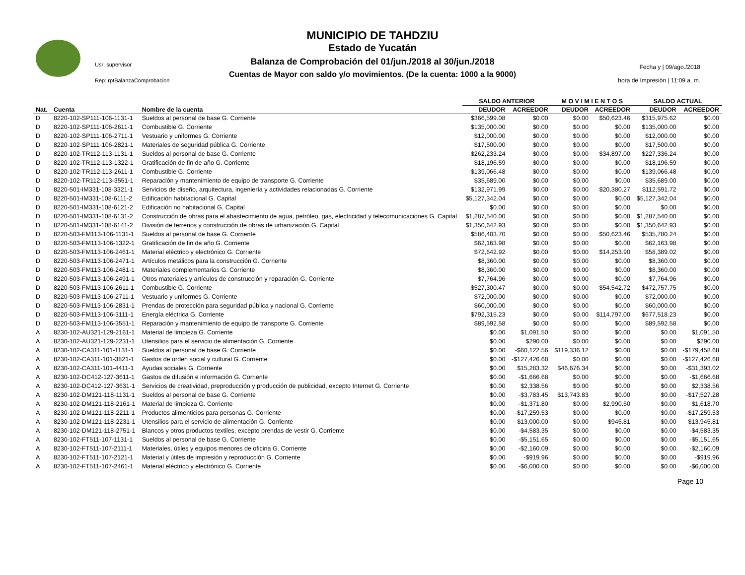Usr: supervisor
Rep: rptBalanzaComprobacion
MUNICIPIO DE TAHDZIU
Estado de Yucatán
Balanza de Comprobación del 01/jun./2018 al 30/jun./2018
Cuentas de Mayor con saldo y/o movimientos. (De la cuenta: 1000 a la 9000)
Fecha y | 09/ago./2018
hora de Impresión | 11:09 a. m.
| | | | SALDO ANTERIOR | | M O V I M I E N T O S | | SALDO ACTUAL | |
| --- | --- | --- | --- | --- | --- | --- | --- | --- |
| Nat. | Cuenta | Nombre de la cuenta | DEUDOR | ACREEDOR | DEUDOR | ACREEDOR | DEUDOR | ACREEDOR |
| D | 8220-102-SP111-106-1131-1 | Sueldos al personal de base G. Corriente | $366,599.08 | $0.00 | $0.00 | $50,623.46 | $315,975.62 | $0.00 |
| D | 8220-102-SP111-106-2611-1 | Combustible G. Corriente | $135,000.00 | $0.00 | $0.00 | $0.00 | $135,000.00 | $0.00 |
| D | 8220-102-SP111-106-2711-1 | Vestuario y uniformes G. Corriente | $12,000.00 | $0.00 | $0.00 | $0.00 | $12,000.00 | $0.00 |
| D | 8220-102-SP111-106-2821-1 | Materiales de seguridad pública G. Corriente | $17,500.00 | $0.00 | $0.00 | $0.00 | $17,500.00 | $0.00 |
| D | 8220-102-TR112-113-1131-1 | Sueldos al personal de base G. Corriente | $262,233.24 | $0.00 | $0.00 | $34,897.00 | $227,336.24 | $0.00 |
| D | 8220-102-TR112-113-1322-1 | Gratificación de fin de año G. Corriente | $18,196.59 | $0.00 | $0.00 | $0.00 | $18,196.59 | $0.00 |
| D | 8220-102-TR112-113-2611-1 | Combustible G. Corriente | $139,066.48 | $0.00 | $0.00 | $0.00 | $139,066.48 | $0.00 |
| D | 8220-102-TR112-113-3551-1 | Reparación y mantenimiento de equipo de transporte G. Corriente | $35,689.00 | $0.00 | $0.00 | $0.00 | $35,689.00 | $0.00 |
| D | 8220-501-IM331-108-3321-1 | Servicios de diseño, arquitectura, ingeniería y actividades relacionadas G. Corriente | $132,971.99 | $0.00 | $0.00 | $20,380.27 | $112,591.72 | $0.00 |
| D | 8220-501-IM331-108-6111-2 | Edificación habitacional G. Capital | $5,127,342.04 | $0.00 | $0.00 | $0.00 | $5,127,342.04 | $0.00 |
| D | 8220-501-IM331-108-6121-2 | Edificación no habitacional G. Capital | $0.00 | $0.00 | $0.00 | $0.00 | $0.00 | $0.00 |
| D | 8220-501-IM331-108-6131-2 | Construcción de obras para el abastecimiento de agua, petróleo, gas, electricidad y telecomunicaciones G. Capital | $1,287,540.00 | $0.00 | $0.00 | $0.00 | $1,287,540.00 | $0.00 |
| D | 8220-501-IM331-108-6141-2 | División de terrenos y construcción de obras de urbanización G. Capital | $1,350,642.93 | $0.00 | $0.00 | $0.00 | $1,350,642.93 | $0.00 |
| D | 8220-503-FM113-106-1131-1 | Sueldos al personal de base G. Corriente | $586,403.70 | $0.00 | $0.00 | $50,623.46 | $535,780.24 | $0.00 |
| D | 8220-503-FM113-106-1322-1 | Gratificación de fin de año G. Corriente | $62,163.98 | $0.00 | $0.00 | $0.00 | $62,163.98 | $0.00 |
| D | 8220-503-FM113-106-2461-1 | Material eléctrico y electrónico G. Corriente | $72,642.92 | $0.00 | $0.00 | $14,253.90 | $58,389.02 | $0.00 |
| D | 8220-503-FM113-106-2471-1 | Artículos metálicos para la construcción G. Corriente | $8,360.00 | $0.00 | $0.00 | $0.00 | $8,360.00 | $0.00 |
| D | 8220-503-FM113-106-2481-1 | Materiales complementarios G. Corriente | $8,360.00 | $0.00 | $0.00 | $0.00 | $8,360.00 | $0.00 |
| D | 8220-503-FM113-106-2491-1 | Otros materiales y artículos de construcción y reparación G. Corriente | $7,764.96 | $0.00 | $0.00 | $0.00 | $7,764.96 | $0.00 |
| D | 8220-503-FM113-106-2611-1 | Combustible G. Corriente | $527,300.47 | $0.00 | $0.00 | $54,542.72 | $472,757.75 | $0.00 |
| D | 8220-503-FM113-106-2711-1 | Vestuario y uniformes G. Corriente | $72,000.00 | $0.00 | $0.00 | $0.00 | $72,000.00 | $0.00 |
| D | 8220-503-FM113-106-2831-1 | Prendas de protección para seguridad pública y nacional G. Corriente | $60,000.00 | $0.00 | $0.00 | $0.00 | $60,000.00 | $0.00 |
| D | 8220-503-FM113-106-3111-1 | Energía eléctrica G. Corriente | $792,315.23 | $0.00 | $0.00 | $114,797.00 | $677,518.23 | $0.00 |
| D | 8220-503-FM113-106-3551-1 | Reparación y mantenimiento de equipo de transporte G. Corriente | $89,592.58 | $0.00 | $0.00 | $0.00 | $89,592.58 | $0.00 |
| A | 8230-102-AU321-129-2161-1 | Material de limpieza G. Corriente | $0.00 | $1,091.50 | $0.00 | $0.00 | $0.00 | $1,091.50 |
| A | 8230-102-AU321-129-2231-1 | Utensilios para el servicio de alimentación G. Corriente | $0.00 | $290.00 | $0.00 | $0.00 | $0.00 | $290.00 |
| A | 8230-102-CA311-101-1131-1 | Sueldos al personal de base G. Corriente | $0.00 | -$60,122.56 | $119,336.12 | $0.00 | $0.00 | -$179,458.68 |
| A | 8230-102-CA311-101-3821-1 | Gastos de orden social y cultural G. Corriente | $0.00 | -$127,426.68 | $0.00 | $0.00 | $0.00 | -$127,426.68 |
| A | 8230-102-CA311-101-4411-1 | Ayudas sociales G. Corriente | $0.00 | $15,283.32 | $46,676.34 | $0.00 | $0.00 | -$31,393.02 |
| A | 8230-102-DC412-127-3611-1 | Gastos de difusión e información G. Corriente | $0.00 | -$1,666.68 | $0.00 | $0.00 | $0.00 | -$1,666.68 |
| A | 8230-102-DC412-127-3631-1 | Servicios de creatividad, preproducción y producción de publicidad, excepto Internet G. Corriente | $0.00 | $2,338.56 | $0.00 | $0.00 | $0.00 | $2,338.56 |
| A | 8230-102-DM121-118-1131-1 | Sueldos al personal de base G. Corriente | $0.00 | -$3,783.45 | $13,743.83 | $0.00 | $0.00 | -$17,527.28 |
| A | 8230-102-DM121-118-2161-1 | Material de limpieza G. Corriente | $0.00 | -$1,371.80 | $0.00 | $2,990.50 | $0.00 | $1,618.70 |
| A | 8230-102-DM121-118-2211-1 | Productos alimenticios para personas G. Corriente | $0.00 | -$17,259.53 | $0.00 | $0.00 | $0.00 | -$17,259.53 |
| A | 8230-102-DM121-118-2231-1 | Utensilios para el servicio de alimentación G. Corriente | $0.00 | $13,000.00 | $0.00 | $945.81 | $0.00 | $13,945.81 |
| A | 8230-102-DM121-118-2751-1 | Blancos y otros productos textiles, excepto prendas de vestir G. Corriente | $0.00 | -$4,583.35 | $0.00 | $0.00 | $0.00 | -$4,583.35 |
| A | 8230-102-FT511-107-1131-1 | Sueldos al personal de base G. Corriente | $0.00 | -$5,151.65 | $0.00 | $0.00 | $0.00 | -$5,151.65 |
| A | 8230-102-FT511-107-2111-1 | Materiales, útiles y equipos menores de oficina G. Corriente | $0.00 | -$2,160.09 | $0.00 | $0.00 | $0.00 | -$2,160.09 |
| A | 8230-102-FT511-107-2121-1 | Material y útiles de impresión y reproducción G. Corriente | $0.00 | -$919.96 | $0.00 | $0.00 | $0.00 | -$919.96 |
| A | 8230-102-FT511-107-2461-1 | Material eléctrico y electrónico G. Corriente | $0.00 | -$6,000.00 | $0.00 | $0.00 | $0.00 | -$6,000.00 |
Page 10